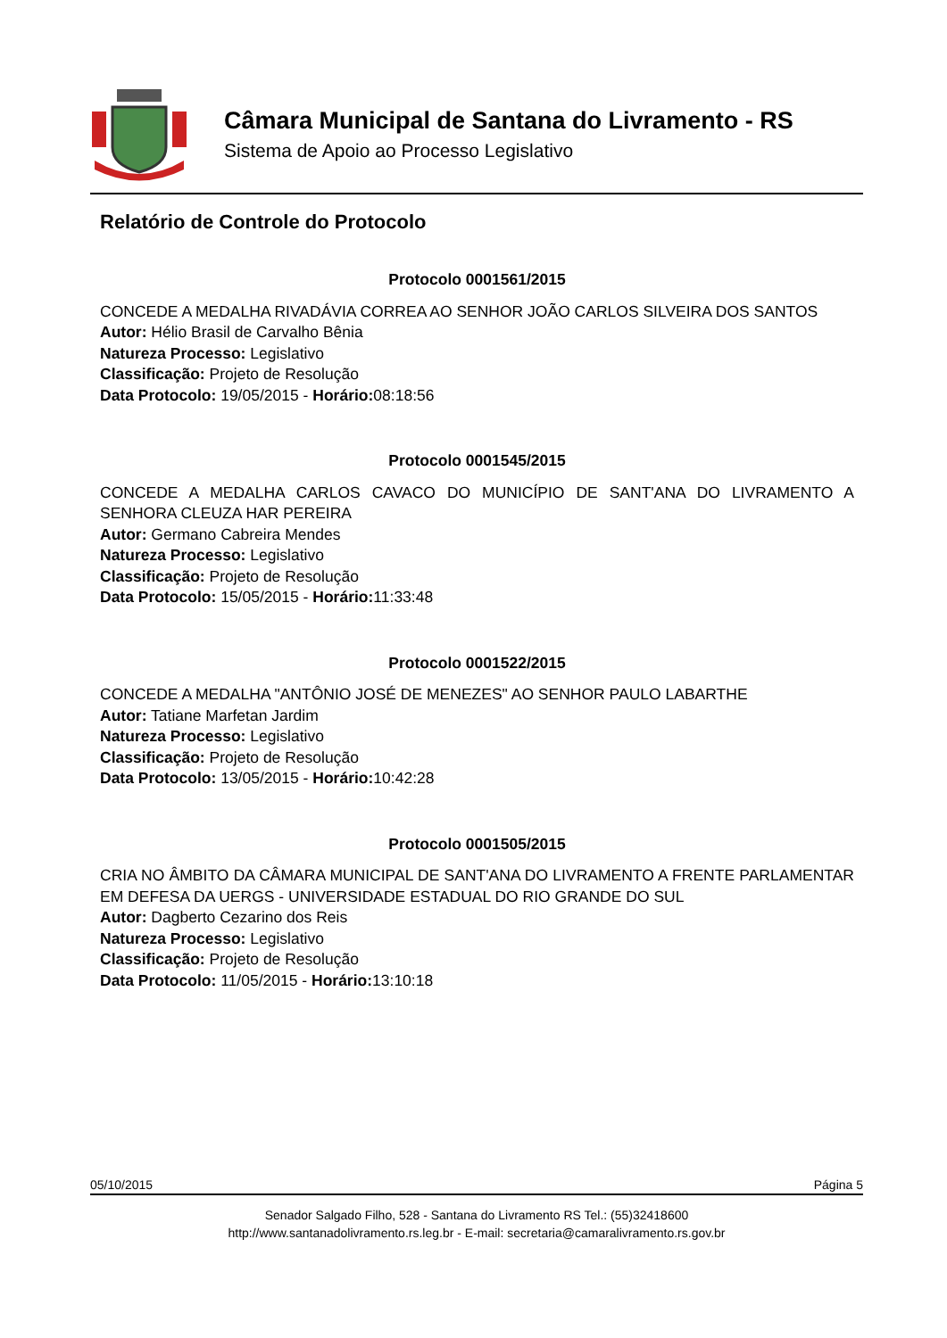Câmara Municipal de Santana do Livramento - RS
Sistema de Apoio ao Processo Legislativo
Relatório de Controle do Protocolo
Protocolo 0001561/2015
CONCEDE A MEDALHA RIVADÁVIA CORREA AO SENHOR JOÃO CARLOS SILVEIRA DOS SANTOS
Autor: Hélio Brasil de Carvalho Bênia
Natureza Processo: Legislativo
Classificação: Projeto de Resolução
Data Protocolo: 19/05/2015 - Horário: 08:18:56
Protocolo 0001545/2015
CONCEDE A MEDALHA CARLOS CAVACO DO MUNICÍPIO DE SANT'ANA DO LIVRAMENTO A SENHORA CLEUZA HAR PEREIRA
Autor: Germano Cabreira Mendes
Natureza Processo: Legislativo
Classificação: Projeto de Resolução
Data Protocolo: 15/05/2015 - Horário: 11:33:48
Protocolo 0001522/2015
CONCEDE A MEDALHA "ANTÔNIO JOSÉ DE MENEZES" AO SENHOR PAULO LABARTHE
Autor: Tatiane Marfetan Jardim
Natureza Processo: Legislativo
Classificação: Projeto de Resolução
Data Protocolo: 13/05/2015 - Horário: 10:42:28
Protocolo 0001505/2015
CRIA NO ÂMBITO DA CÂMARA MUNICIPAL DE SANT'ANA DO LIVRAMENTO A FRENTE PARLAMENTAR EM DEFESA DA UERGS - UNIVERSIDADE ESTADUAL DO RIO GRANDE DO SUL
Autor: Dagberto Cezarino dos Reis
Natureza Processo: Legislativo
Classificação: Projeto de Resolução
Data Protocolo: 11/05/2015 - Horário: 13:10:18
05/10/2015 Página 5
Senador Salgado Filho, 528 - Santana do Livramento RS Tel.: (55)32418600
http://www.santanadolivramento.rs.leg.br - E-mail: secretaria@camaralivramento.rs.gov.br